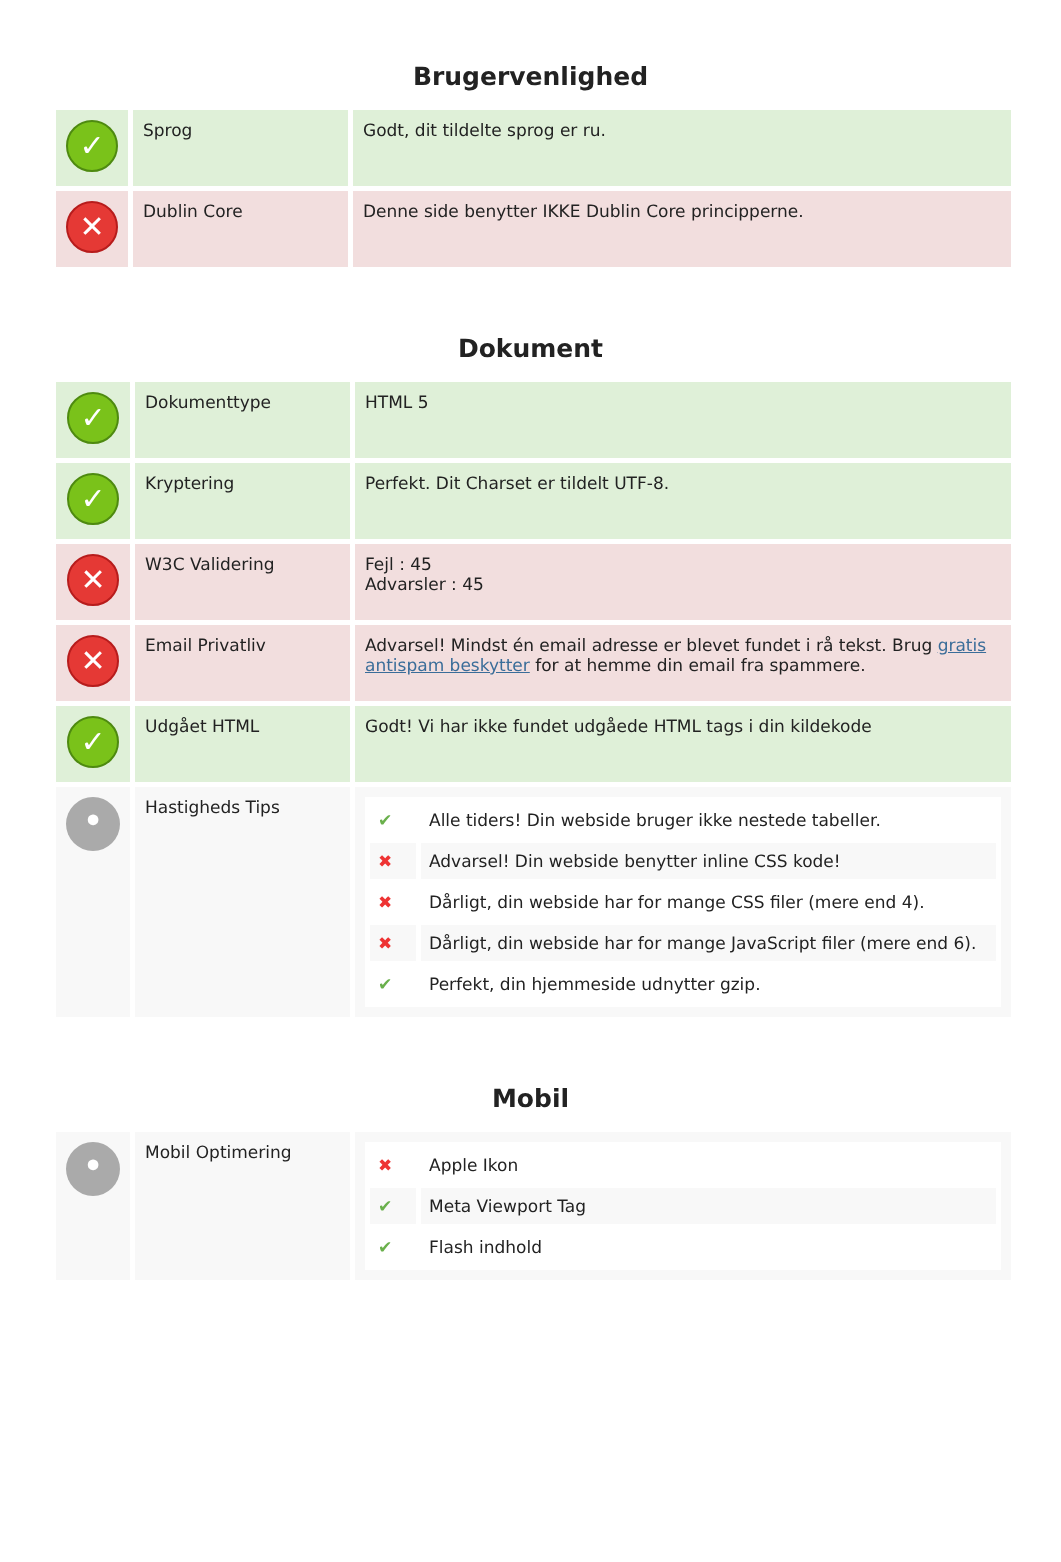Brugervenlighed
| ✓ | Sprog | Godt, dit tildelte sprog er ru. |
| ✕ | Dublin Core | Denne side benytter IKKE Dublin Core principperne. |
Dokument
| ✓ | Dokumenttype | HTML 5 |
| ✓ | Kryptering | Perfekt. Dit Charset er tildelt UTF-8. |
| ✕ | W3C Validering | Fejl : 45 Advarsler : 45 |
| ✕ | Email Privatliv | Advarsel! Mindst én email adresse er blevet fundet i rå tekst. Brug gratis antispam beskytter for at hemme din email fra spammere. |
| ✓ | Udgået HTML | Godt! Vi har ikke fundet udgåede HTML tags i din kildekode |
| • | Hastigheds Tips | / ✔ / Alle tiders! Din webside bruger ikke nestede tabeller. / / ✖ / Advarsel! Din webside benytter inline CSS kode! / / ✖ / Dårligt, din webside har for mange CSS filer (mere end 4). / / ✖ / Dårligt, din webside har for mange JavaScript filer (mere end 6). / / ✔ / Perfekt, din hjemmeside udnytter gzip. / |
Mobil
| • | Mobil Optimering | / ✖ / Apple Ikon / / ✔ / Meta Viewport Tag / / ✔ / Flash indhold / |